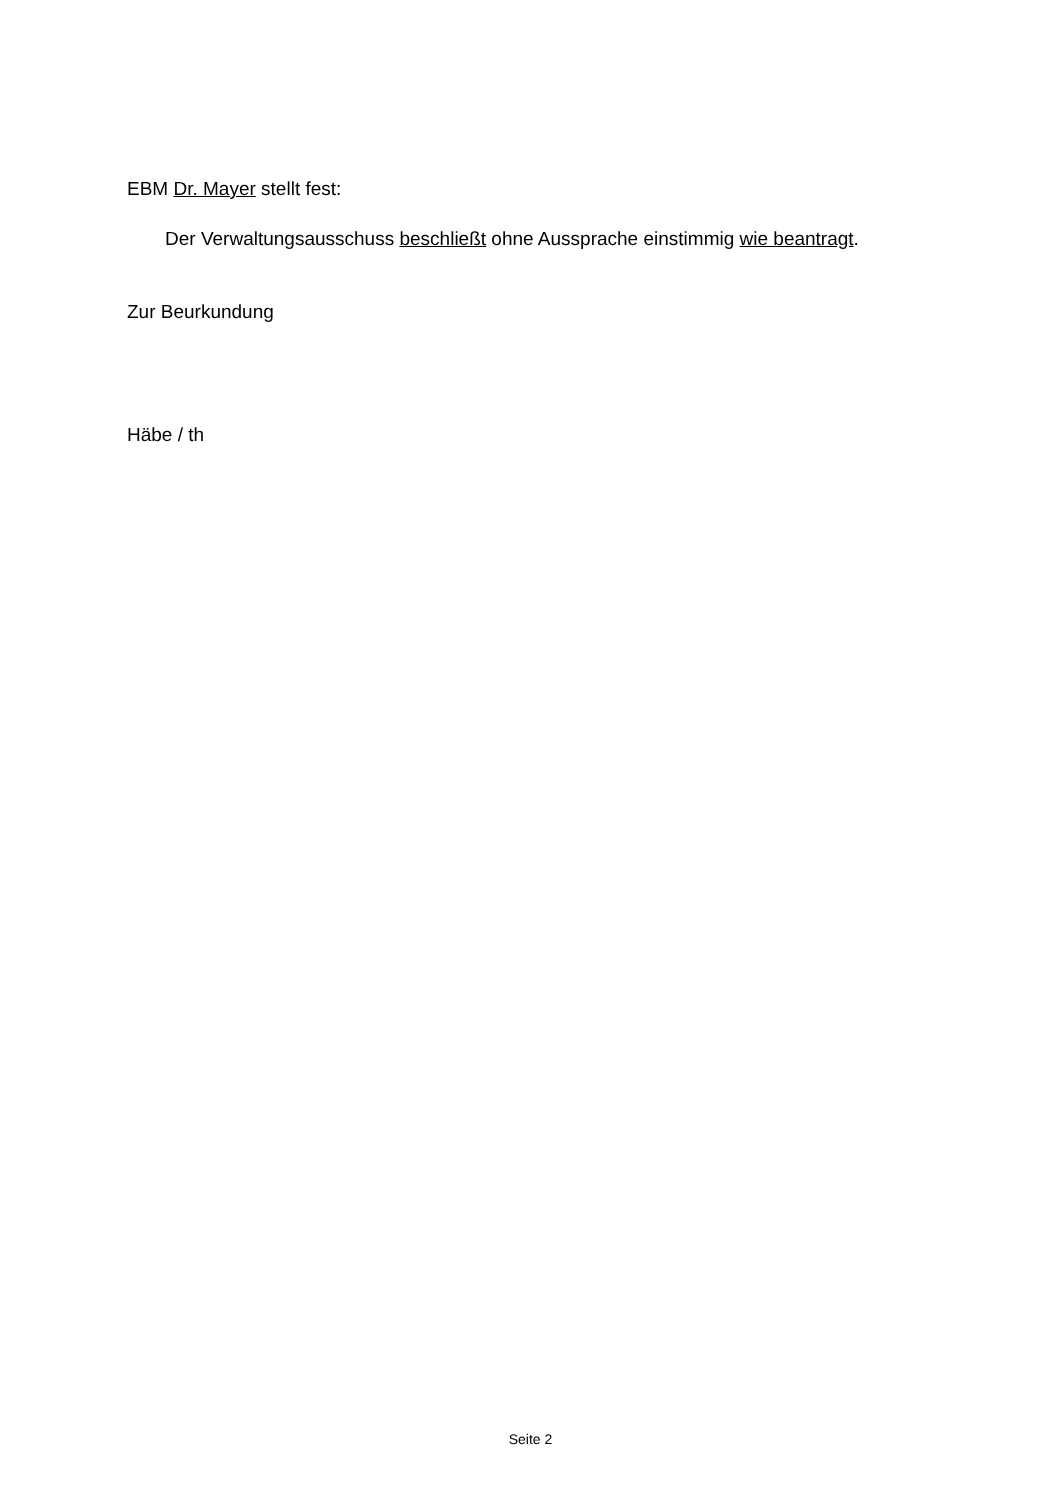EBM Dr. Mayer stellt fest:
Der Verwaltungsausschuss beschließt ohne Aussprache einstimmig wie beantragt.
Zur Beurkundung
Häbe / th
Seite 2